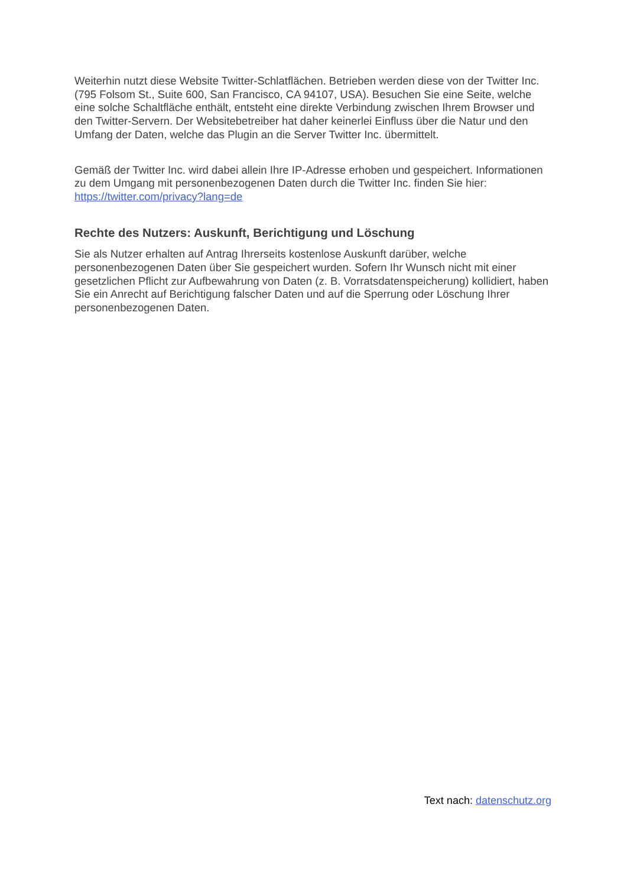Weiterhin nutzt diese Website Twitter-Schlatflächen. Betrieben werden diese von der Twitter Inc. (795 Folsom St., Suite 600, San Francisco, CA 94107, USA). Besuchen Sie eine Seite, welche eine solche Schaltfläche enthält, entsteht eine direkte Verbindung zwischen Ihrem Browser und den Twitter-Servern. Der Websitebetreiber hat daher keinerlei Einfluss über die Natur und den Umfang der Daten, welche das Plugin an die Server Twitter Inc. übermittelt.
Gemäß der Twitter Inc. wird dabei allein Ihre IP-Adresse erhoben und gespeichert. Informationen zu dem Umgang mit personenbezogenen Daten durch die Twitter Inc. finden Sie hier: https://twitter.com/privacy?lang=de
Rechte des Nutzers: Auskunft, Berichtigung und Löschung
Sie als Nutzer erhalten auf Antrag Ihrerseits kostenlose Auskunft darüber, welche personenbezogenen Daten über Sie gespeichert wurden. Sofern Ihr Wunsch nicht mit einer gesetzlichen Pflicht zur Aufbewahrung von Daten (z. B. Vorratsdatenspeicherung) kollidiert, haben Sie ein Anrecht auf Berichtigung falscher Daten und auf die Sperrung oder Löschung Ihrer personenbezogenen Daten.
Text nach: datenschutz.org